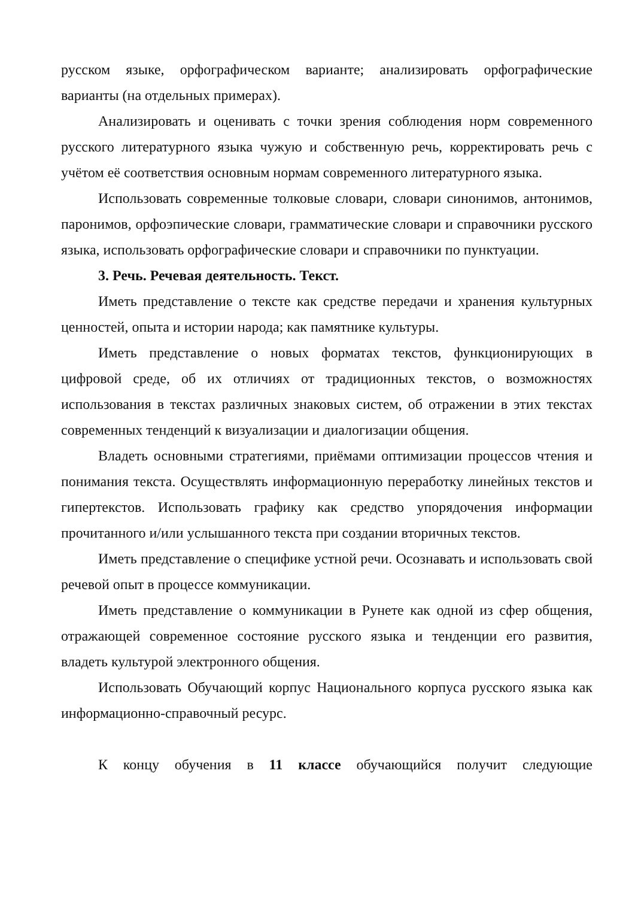русском языке, орфографическом варианте; анализировать орфографические варианты (на отдельных примерах).
Анализировать и оценивать с точки зрения соблюдения норм современного русского литературного языка чужую и собственную речь, корректировать речь с учётом её соответствия основным нормам современного литературного языка.
Использовать современные толковые словари, словари синонимов, антонимов, паронимов, орфоэпические словари, грамматические словари и справочники русского языка, использовать орфографические словари и справочники по пунктуации.
3. Речь. Речевая деятельность. Текст.
Иметь представление о тексте как средстве передачи и хранения культурных ценностей, опыта и истории народа; как памятнике культуры.
Иметь представление о новых форматах текстов, функционирующих в цифровой среде, об их отличиях от традиционных текстов, о возможностях использования в текстах различных знаковых систем, об отражении в этих текстах современных тенденций к визуализации и диалогизации общения.
Владеть основными стратегиями, приёмами оптимизации процессов чтения и понимания текста. Осуществлять информационную переработку линейных текстов и гипертекстов. Использовать графику как средство упорядочения информации прочитанного и/или услышанного текста при создании вторичных текстов.
Иметь представление о специфике устной речи. Осознавать и использовать свой речевой опыт в процессе коммуникации.
Иметь представление о коммуникации в Рунете как одной из сфер общения, отражающей современное состояние русского языка и тенденции его развития, владеть культурой электронного общения.
Использовать Обучающий корпус Национального корпуса русского языка как информационно-справочный ресурс.
К концу обучения в 11 классе обучающийся получит следующие